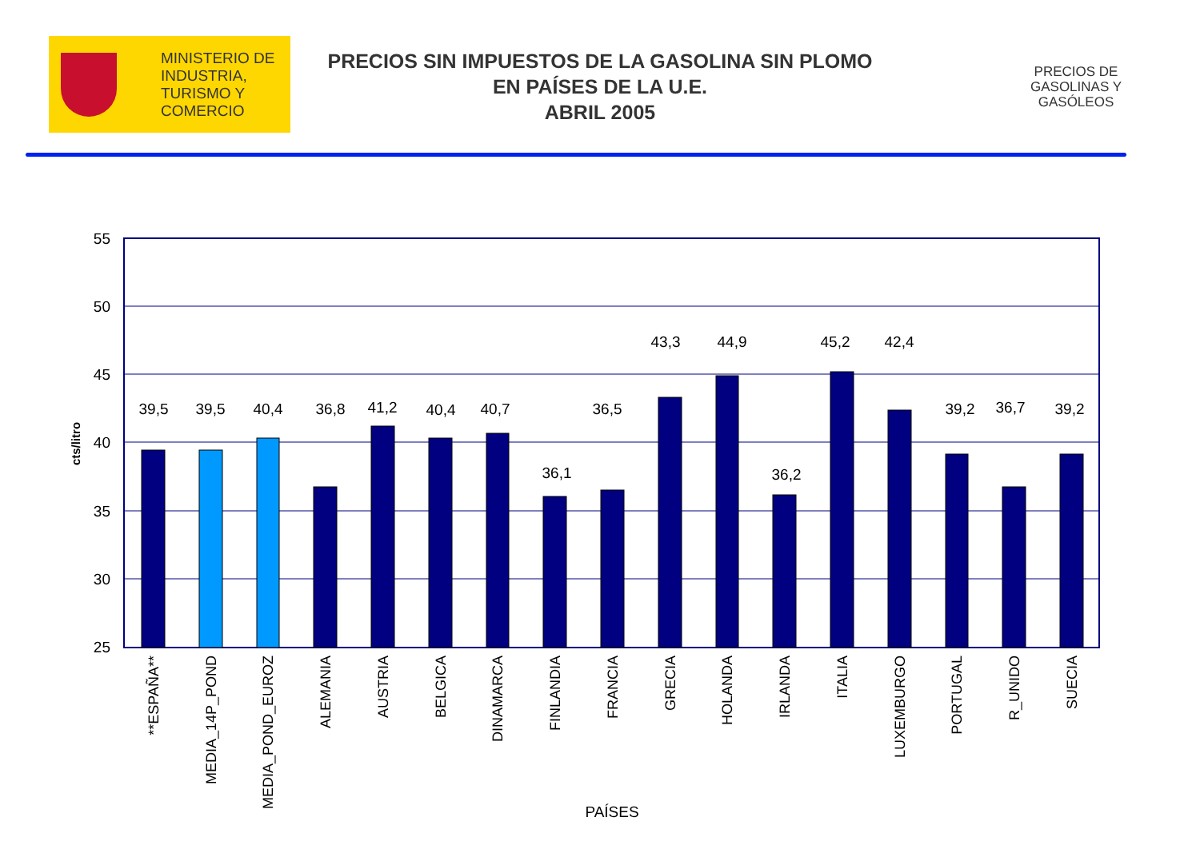MINISTERIO DE
INDUSTRIA,
TURISMO Y
COMERCIO
PRECIOS SIN IMPUESTOS DE LA GASOLINA SIN PLOMO
EN PAÍSES DE LA U.E.
ABRIL 2005
PRECIOS DE GASOLINAS Y GASÓLEOS
55
50
45
40
35
30
25
cts/litro
39,5
39,5
40,4
36,8
41,2
40,4
40,7
36,1
36,5
43,3
44,9
36,2
45,2
42,4
39,2
36,7
39,2
**ESPAÑA**
MEDIA_14P_POND
MEDIA_POND_EUROZ
ALEMANIA
AUSTRIA
BELGICA
DINAMARCA
FINLANDIA
FRANCIA
GRECIA
HOLANDA
IRLANDA
ITALIA
LUXEMBURGO
PORTUGAL
R_UNIDO
SUECIA
PAÍSES